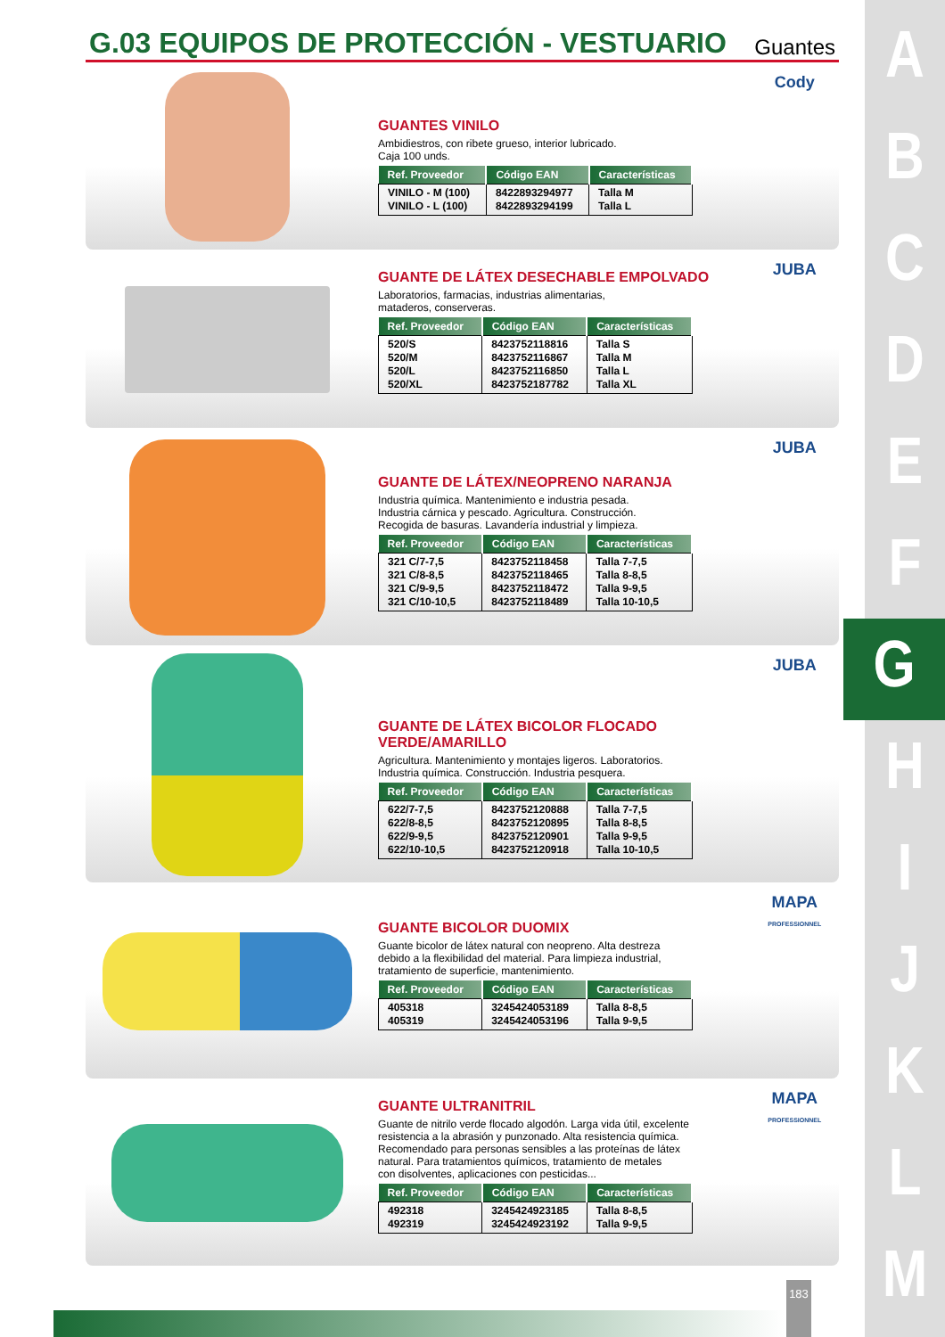A
B
C
D
E
F
G
H
I
J
K
L
M
G.03 EQUIPOS DE PROTECCIÓN - VESTUARIO Guantes
GUANTES VINILO
Ambidiestros, con ribete grueso, interior lubricado.
Caja 100 unds.
| Ref. Proveedor | Código EAN | Características |
| --- | --- | --- |
| VINILO - M (100) VINILO - L (100) | 8422893294977 8422893294199 | Talla M Talla L |
Cody
GUANTE DE LÁTEX DESECHABLE EMPOLVADO
Laboratorios, farmacias, industrias alimentarias,
mataderos, conserveras.
| Ref. Proveedor | Código EAN | Características |
| --- | --- | --- |
| 520/S 520/M 520/L 520/XL | 8423752118816 8423752116867 8423752116850 8423752187782 | Talla S Talla M Talla L Talla XL |
JUBA
GUANTE DE LÁTEX/NEOPRENO NARANJA
Industria química. Mantenimiento e industria pesada.
Industria cárnica y pescado. Agricultura. Construcción.
Recogida de basuras. Lavandería industrial y limpieza.
| Ref. Proveedor | Código EAN | Características |
| --- | --- | --- |
| 321 C/7-7,5 321 C/8-8,5 321 C/9-9,5 321 C/10-10,5 | 8423752118458 8423752118465 8423752118472 8423752118489 | Talla 7-7,5 Talla 8-8,5 Talla 9-9,5 Talla 10-10,5 |
JUBA
GUANTE DE LÁTEX BICOLOR FLOCADO VERDE/AMARILLO
Agricultura. Mantenimiento y montajes ligeros. Laboratorios.
Industria química. Construcción. Industria pesquera.
| Ref. Proveedor | Código EAN | Características |
| --- | --- | --- |
| 622/7-7,5 622/8-8,5 622/9-9,5 622/10-10,5 | 8423752120888 8423752120895 8423752120901 8423752120918 | Talla 7-7,5 Talla 8-8,5 Talla 9-9,5 Talla 10-10,5 |
JUBA
GUANTE BICOLOR DUOMIX
Guante bicolor de látex natural con neopreno. Alta destreza
debido a la flexibilidad del material. Para limpieza industrial,
tratamiento de superficie, mantenimiento.
| Ref. Proveedor | Código EAN | Características |
| --- | --- | --- |
| 405318 405319 | 3245424053189 3245424053196 | Talla 8-8,5 Talla 9-9,5 |
MAPA
PROFESSIONNEL
GUANTE ULTRANITRIL
Guante de nitrilo verde flocado algodón. Larga vida útil, excelente
resistencia a la abrasión y punzonado. Alta resistencia química.
Recomendado para personas sensibles a las proteínas de látex
natural. Para tratamientos químicos, tratamiento de metales
con disolventes, aplicaciones con pesticidas...
| Ref. Proveedor | Código EAN | Características |
| --- | --- | --- |
| 492318 492319 | 3245424923185 3245424923192 | Talla 8-8,5 Talla 9-9,5 |
MAPA
PROFESSIONNEL
183